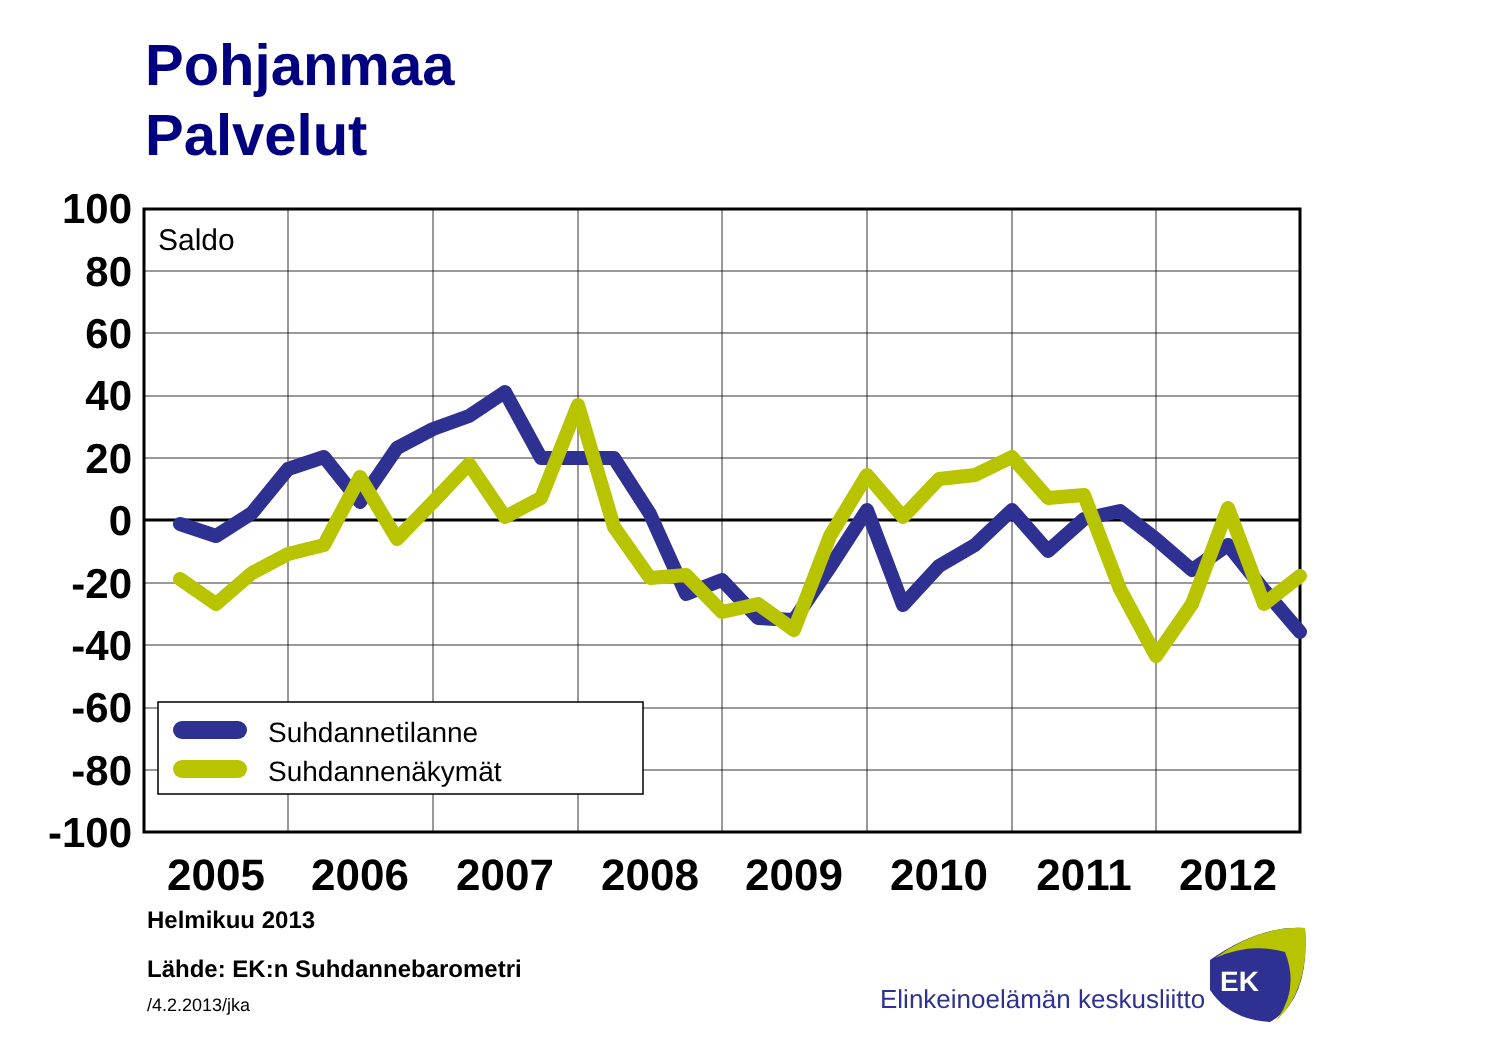Pohjanmaa
Palvelut
Suhdannetilanne
Suhdannenäkymät
Saldo
100
80
60
40
20
0
-20
-40
-60
-80
-100
2005
2006
2007
2008
2009
2010
2011
2012
Elinkeinoelämän keskusliitto
EK
Helmikuu 2013
Lähde: EK:n Suhdannebarometri
/4.2.2013/jka